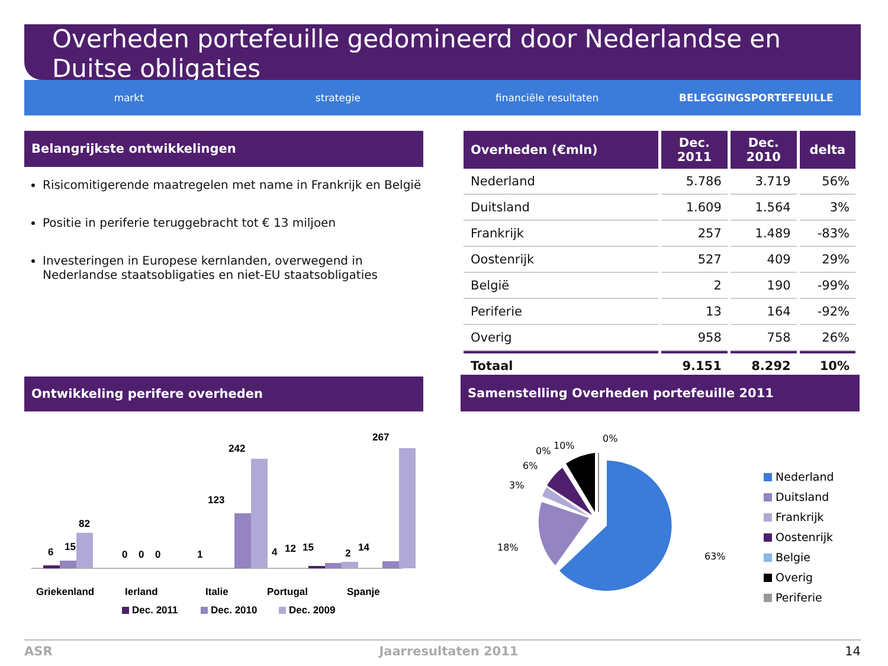Overheden portefeuille gedomineerd door Nederlandse en Duitse obligaties
markt strategie financiële resultaten BELEGGINGSPORTEFEUILLE
Belangrijkste ontwikkelingen
Risicomitigerende maatregelen met name in Frankrijk en België
Positie in periferie teruggebracht tot € 13 miljoen
Investeringen in Europese kernlanden, overwegend in Nederlandse staatsobligaties en niet-EU staatsobligaties
| Overheden (€mln) | Dec. 2011 | Dec. 2010 | delta |
| --- | --- | --- | --- |
| Nederland | 5.786 | 3.719 | 56% |
| Duitsland | 1.609 | 1.564 | 3% |
| Frankrijk | 257 | 1.489 | -83% |
| Oostenrijk | 527 | 409 | 29% |
| België | 2 | 190 | -99% |
| Periferie | 13 | 164 | -92% |
| Overig | 958 | 758 | 26% |
| Totaal | 9.151 | 8.292 | 10% |
Ontwikkeling perifere overheden Samenstelling Overheden portefeuille 2011
6
15
82
0
0
0
1
123
242
4
12
15
2
14
267
Griekenland
Ierland
Italie
Portugal
Spanje
Dec. 2011
Dec. 2010
Dec. 2009
63%
18%
3%
6%
0%
10%
0%
Nederland
Duitsland
Frankrijk
Oostenrijk
Belgie
Overig
Periferie
ASR Jaarresultaten 2011 14